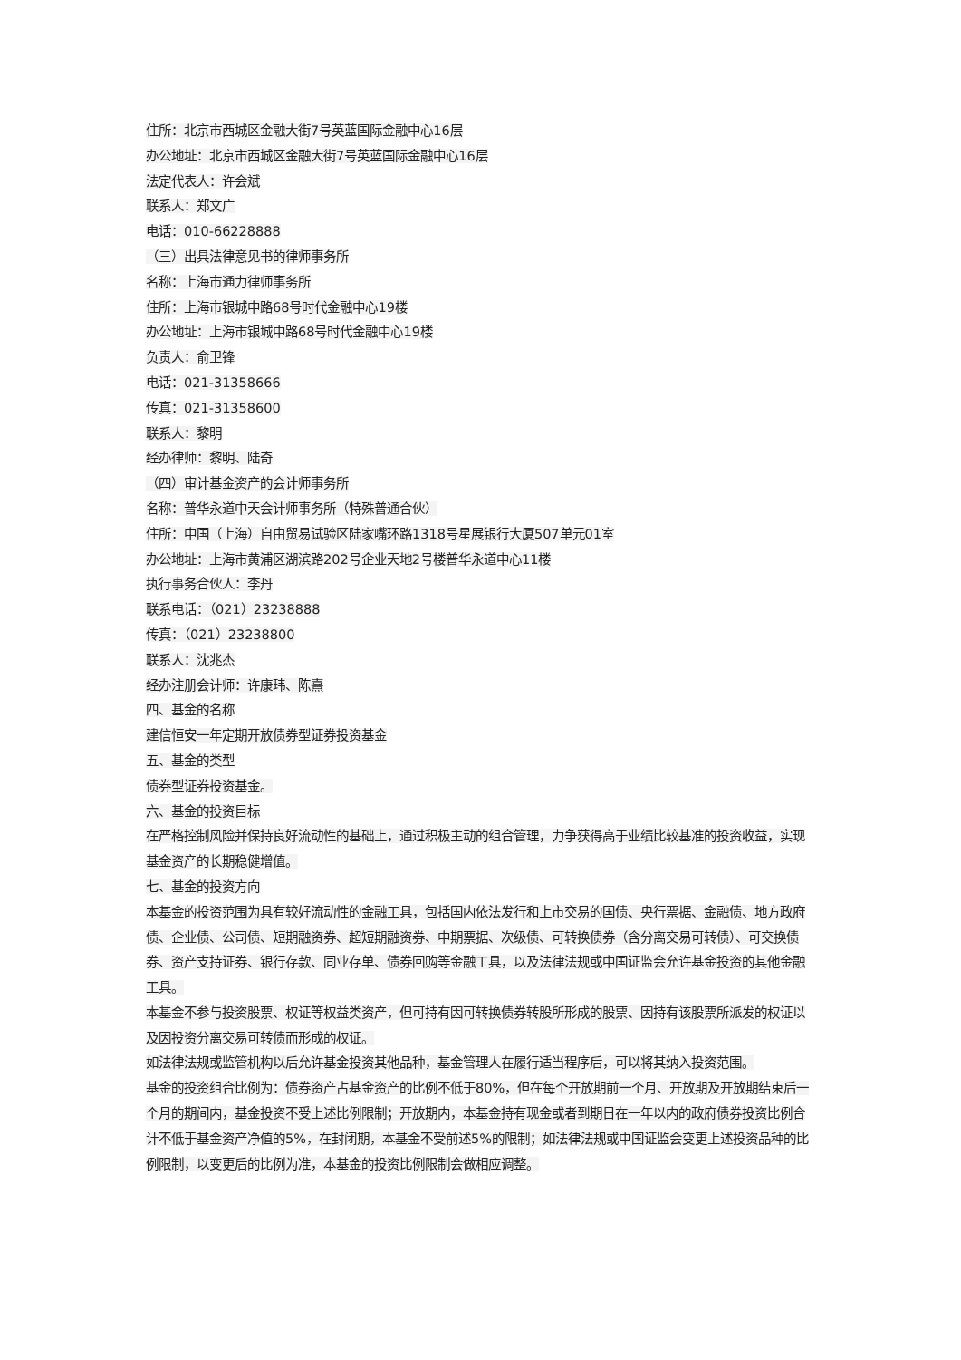住所：北京市西城区金融大街7号英蓝国际金融中心16层
办公地址：北京市西城区金融大街7号英蓝国际金融中心16层
法定代表人：许会斌
联系人：郑文广
电话：010-66228888
（三）出具法律意见书的律师事务所
名称：上海市通力律师事务所
住所：上海市银城中路68号时代金融中心19楼
办公地址：上海市银城中路68号时代金融中心19楼
负责人：俞卫锋
电话：021-31358666
传真：021-31358600
联系人：黎明
经办律师：黎明、陆奇
（四）审计基金资产的会计师事务所
名称：普华永道中天会计师事务所（特殊普通合伙）
住所：中国（上海）自由贸易试验区陆家嘴环路1318号星展银行大厦507单元01室
办公地址：上海市黄浦区湖滨路202号企业天地2号楼普华永道中心11楼
执行事务合伙人：李丹
联系电话：（021）23238888
传真：（021）23238800
联系人：沈兆杰
经办注册会计师：许康玮、陈熹
四、基金的名称
建信恒安一年定期开放债券型证券投资基金
五、基金的类型
债券型证券投资基金。
六、基金的投资目标
在严格控制风险并保持良好流动性的基础上，通过积极主动的组合管理，力争获得高于业绩比较基准的投资收益，实现基金资产的长期稳健增值。
七、基金的投资方向
本基金的投资范围为具有较好流动性的金融工具，包括国内依法发行和上市交易的国债、央行票据、金融债、地方政府债、企业债、公司债、短期融资券、超短期融资券、中期票据、次级债、可转换债券（含分离交易可转债）、可交换债券、资产支持证券、银行存款、同业存单、债券回购等金融工具，以及法律法规或中国证监会允许基金投资的其他金融工具。
本基金不参与投资股票、权证等权益类资产，但可持有因可转换债券转股所形成的股票、因持有该股票所派发的权证以及因投资分离交易可转债而形成的权证。
如法律法规或监管机构以后允许基金投资其他品种，基金管理人在履行适当程序后，可以将其纳入投资范围。
基金的投资组合比例为：债券资产占基金资产的比例不低于80%，但在每个开放期前一个月、开放期及开放期结束后一个月的期间内，基金投资不受上述比例限制；开放期内，本基金持有现金或者到期日在一年以内的政府债券投资比例合计不低于基金资产净值的5%，在封闭期，本基金不受前述5%的限制；如法律法规或中国证监会变更上述投资品种的比例限制，以变更后的比例为准，本基金的投资比例限制会做相应调整。